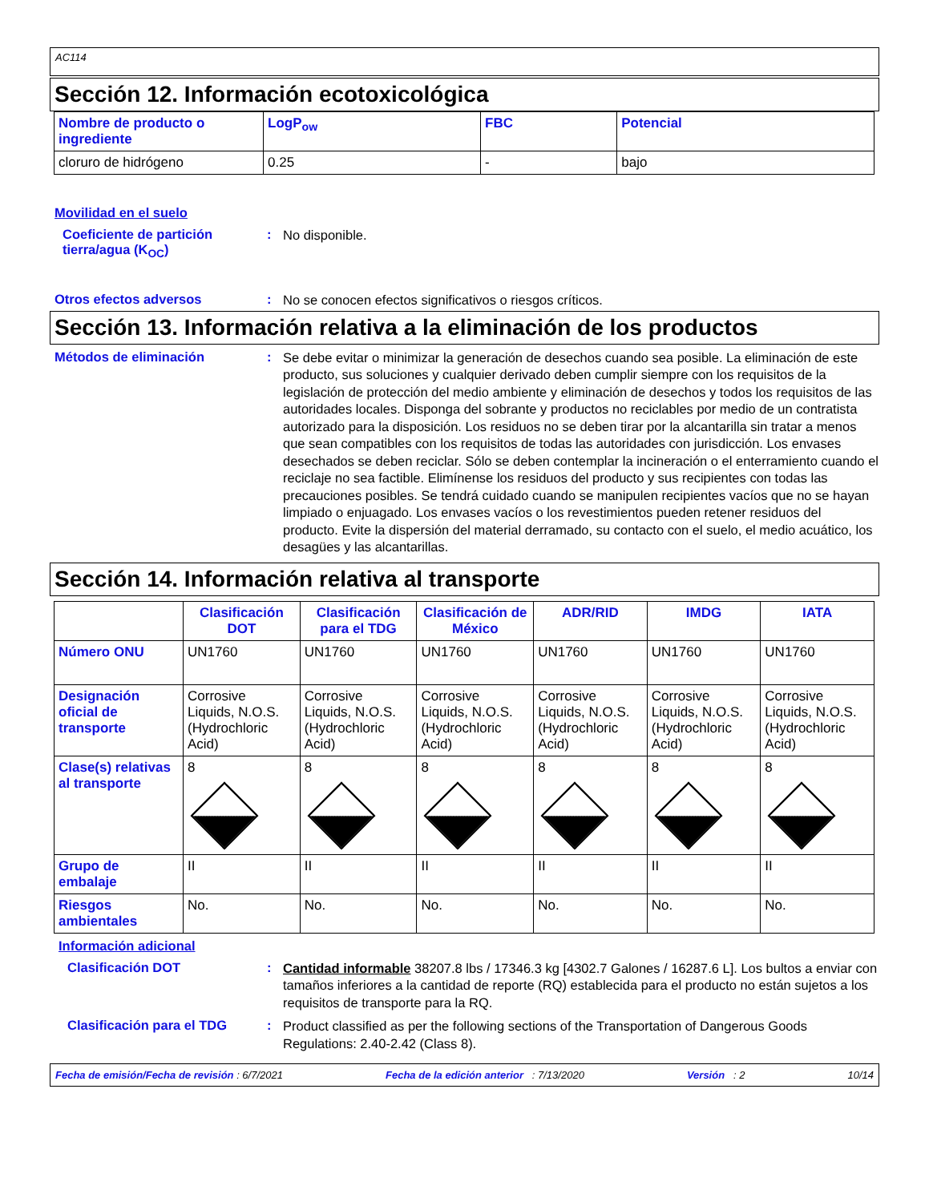AC114
Sección 12. Información ecotoxicológica
| Nombre de producto o ingrediente | LogP<sub>ow</sub> | FBC | Potencial |
| --- | --- | --- | --- |
| cloruro de hidrógeno | 0.25 | - | bajo |
Movilidad en el suelo
Coeficiente de partición tierra/agua (K<sub>OC</sub>)
:
No disponible.
Otros efectos adversos :
No se conocen efectos significativos o riesgos críticos.
Sección 13. Información relativa a la eliminación de los productos
Métodos de eliminación :
Se debe evitar o minimizar la generación de desechos cuando sea posible. La eliminación de este producto, sus soluciones y cualquier derivado deben cumplir siempre con los requisitos de la legislación de protección del medio ambiente y eliminación de desechos y todos los requisitos de las autoridades locales. Disponga del sobrante y productos no reciclables por medio de un contratista autorizado para la disposición. Los residuos no se deben tirar por la alcantarilla sin tratar a menos que sean compatibles con los requisitos de todas las autoridades con jurisdicción. Los envases desechados se deben reciclar. Sólo se deben contemplar la incineración o el enterramiento cuando el reciclaje no sea factible. Elimínense los residuos del producto y sus recipientes con todas las precauciones posibles. Se tendrá cuidado cuando se manipulen recipientes vacíos que no se hayan limpiado o enjuagado. Los envases vacíos o los revestimientos pueden retener residuos del producto. Evite la dispersión del material derramado, su contacto con el suelo, el medio acuático, los desagües y las alcantarillas.
Sección 14. Información relativa al transporte
| | Clasificación DOT | Clasificación para el TDG | Clasificación de México | ADR/RID | IMDG | IATA |
| --- | --- | --- | --- | --- | --- | --- |
| Número ONU | UN1760 | UN1760 | UN1760 | UN1760 | UN1760 | UN1760 |
| Designación oficial de transporte | Corrosive Liquids, N.O.S. (Hydrochloric Acid) | Corrosive Liquids, N.O.S. (Hydrochloric Acid) | Corrosive Liquids, N.O.S. (Hydrochloric Acid) | Corrosive Liquids, N.O.S. (Hydrochloric Acid) | Corrosive Liquids, N.O.S. (Hydrochloric Acid) | Corrosive Liquids, N.O.S. (Hydrochloric Acid) |
| Clase(s) relativas al transporte | 8 | 8 | 8 | 8 | 8 | 8 |
| Grupo de embalaje | II | II | II | II | II | II |
| Riesgos ambientales | No. | No. | No. | No. | No. | No. |
Información adicional
Clasificación DOT :
Cantidad informable 38207.8 lbs / 17346.3 kg [4302.7 Galones / 16287.6 L]. Los bultos a enviar con tamaños inferiores a la cantidad de reporte (RQ) establecida para el producto no están sujetos a los requisitos de transporte para la RQ.
Clasificación para el TDG :
Product classified as per the following sections of the Transportation of Dangerous Goods Regulations: 2.40-2.42 (Class 8).
Fecha de emisión/Fecha de revisión : 6/7/2021 Fecha de la edición anterior : 7/13/2020 Versión : 2 10/14